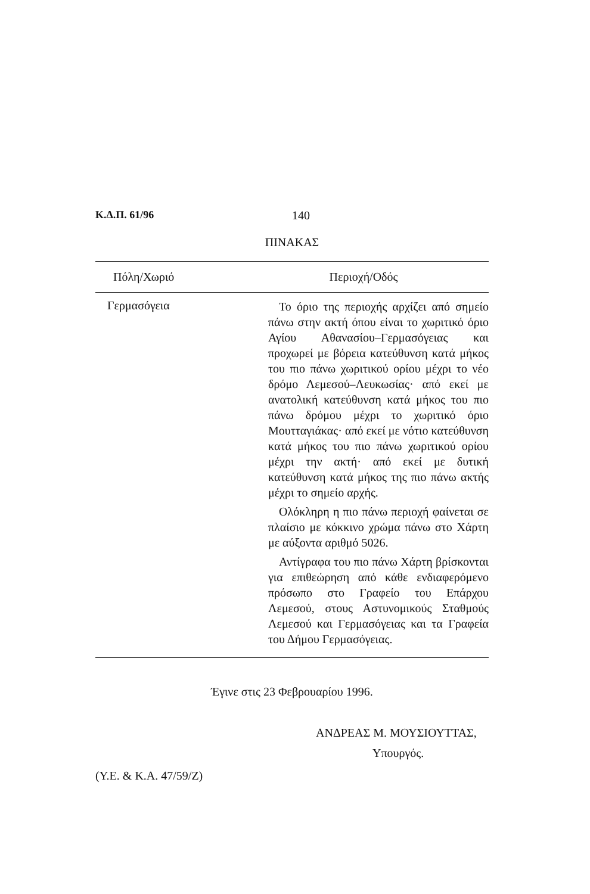Κ.Δ.Π. 61/96 140
ΠΙΝΑΚΑΣ
| Πόλη/Χωριό | Περιοχή/Οδός |
| --- | --- |
| Γερμασόγεια | Το όριο της περιοχής αρχίζει από σημείο πάνω στην ακτή όπου είναι το χωριτικό όριο Αγίου Αθανασίου–Γερμασόγειας και προχωρεί με βόρεια κατεύθυνση κατά μήκος του πιο πάνω χωριτικού ορίου μέχρι το νέο δρόμο Λεμεσού–Λευκωσίας· από εκεί με ανατολική κατεύθυνση κατά μήκος του πιο πάνω δρόμου μέχρι το χωριτικό όριο Μουτταγιάκας· από εκεί με νότιο κατεύθυνση κατά μήκος του πιο πάνω χωριτικού ορίου μέχρι την ακτή· από εκεί με δυτική κατεύθυνση κατά μήκος της πιο πάνω ακτής μέχρι το σημείο αρχής. Ολόκληρη η πιο πάνω περιοχή φαίνεται σε πλαίσιο με κόκκινο χρώμα πάνω στο Χάρτη με αύξοντα αριθμό 5026. Αντίγραφα του πιο πάνω Χάρτη βρίσκονται για επιθεώρηση από κάθε ενδιαφερόμενο πρόσωπο στο Γραφείο του Επάρχου Λεμεσού, στους Αστυνομικούς Σταθμούς Λεμεσού και Γερμασόγειας και τα Γραφεία του Δήμου Γερμασόγειας. |
Έγινε στις 23 Φεβρουαρίου 1996.
ΑΝΔΡΕΑΣ Μ. ΜΟΥΣΙΟΥΤΤΑΣ,
Υπουργός.
(Υ.Ε. & Κ.Α. 47/59/Ζ)